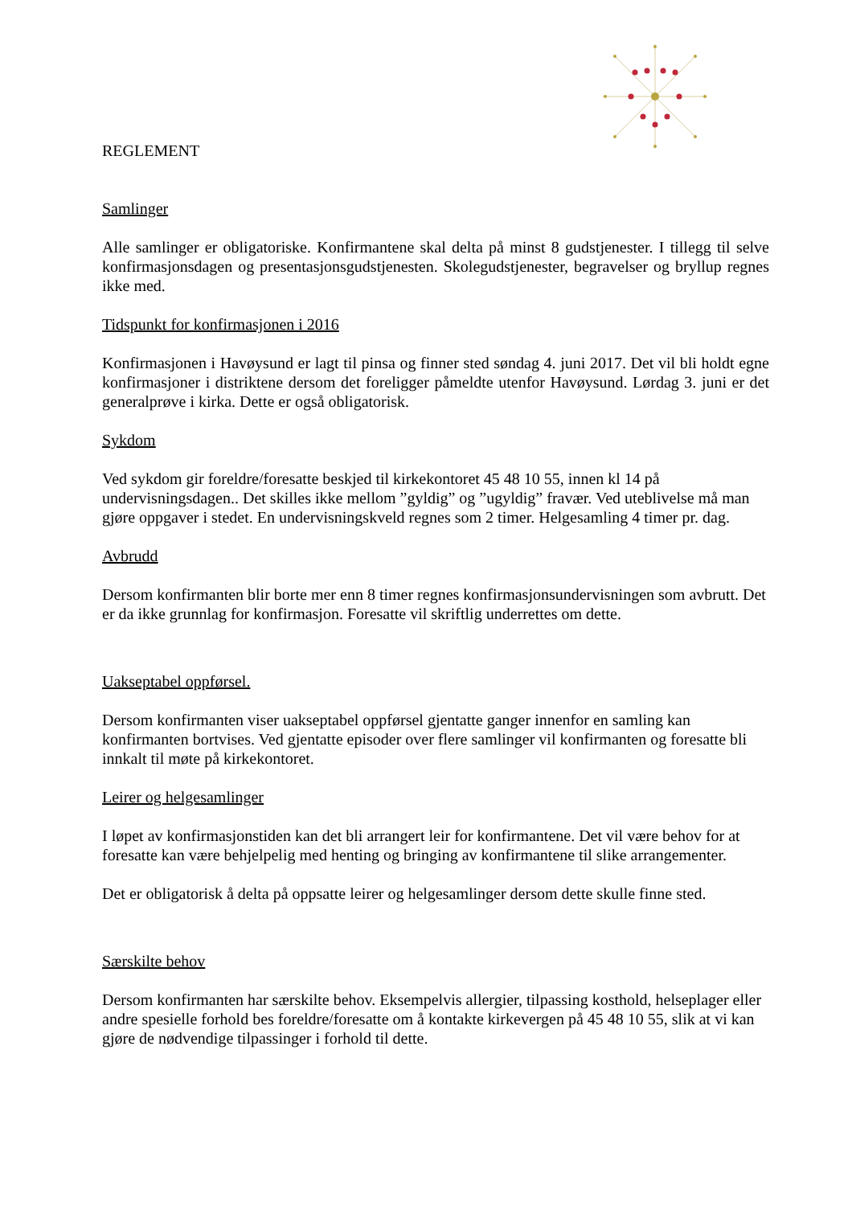REGLEMENT
Samlinger
Alle samlinger er obligatoriske. Konfirmantene skal delta på minst 8 gudstjenester. I tillegg til selve konfirmasjonsdagen og presentasjonsgudstjenesten. Skolegudstjenester, begravelser og bryllup regnes ikke med.
Tidspunkt for konfirmasjonen i 2016
Konfirmasjonen i Havøysund er lagt til pinsa og finner sted søndag 4. juni 2017. Det vil bli holdt egne konfirmasjoner i distriktene dersom det foreligger påmeldte utenfor Havøysund. Lørdag 3. juni er det generalprøve i kirka. Dette er også obligatorisk.
Sykdom
Ved sykdom gir foreldre/foresatte beskjed til kirkekontoret 45 48 10 55, innen kl 14 på undervisningsdagen.. Det skilles ikke mellom ”gyldig” og ”ugyldig” fravær. Ved uteblivelse må man gjøre oppgaver i stedet. En undervisningskveld regnes som 2 timer. Helgesamling 4 timer pr. dag.
Avbrudd
Dersom konfirmanten blir borte mer enn 8 timer regnes konfirmasjonsundervisningen som avbrutt. Det er da ikke grunnlag for konfirmasjon. Foresatte vil skriftlig underrettes om dette.
Uakseptabel oppførsel.
Dersom konfirmanten viser uakseptabel oppførsel gjentatte ganger innenfor en samling kan konfirmanten bortvises. Ved gjentatte episoder over flere samlinger vil konfirmanten og foresatte bli innkalt til møte på kirkekontoret.
Leirer og helgesamlinger
I løpet av konfirmasjonstiden kan det bli arrangert leir for konfirmantene. Det vil være behov for at foresatte kan være behjelpelig med henting og bringing av konfirmantene til slike arrangementer.
Det er obligatorisk å delta på oppsatte leirer og helgesamlinger dersom dette skulle finne sted.
Særskilte behov
Dersom konfirmanten har særskilte behov. Eksempelvis allergier, tilpassing kosthold, helseplager eller andre spesielle forhold bes foreldre/foresatte om å kontakte kirkevergen på 45 48 10 55, slik at vi kan gjøre de nødvendige tilpassinger i forhold til dette.